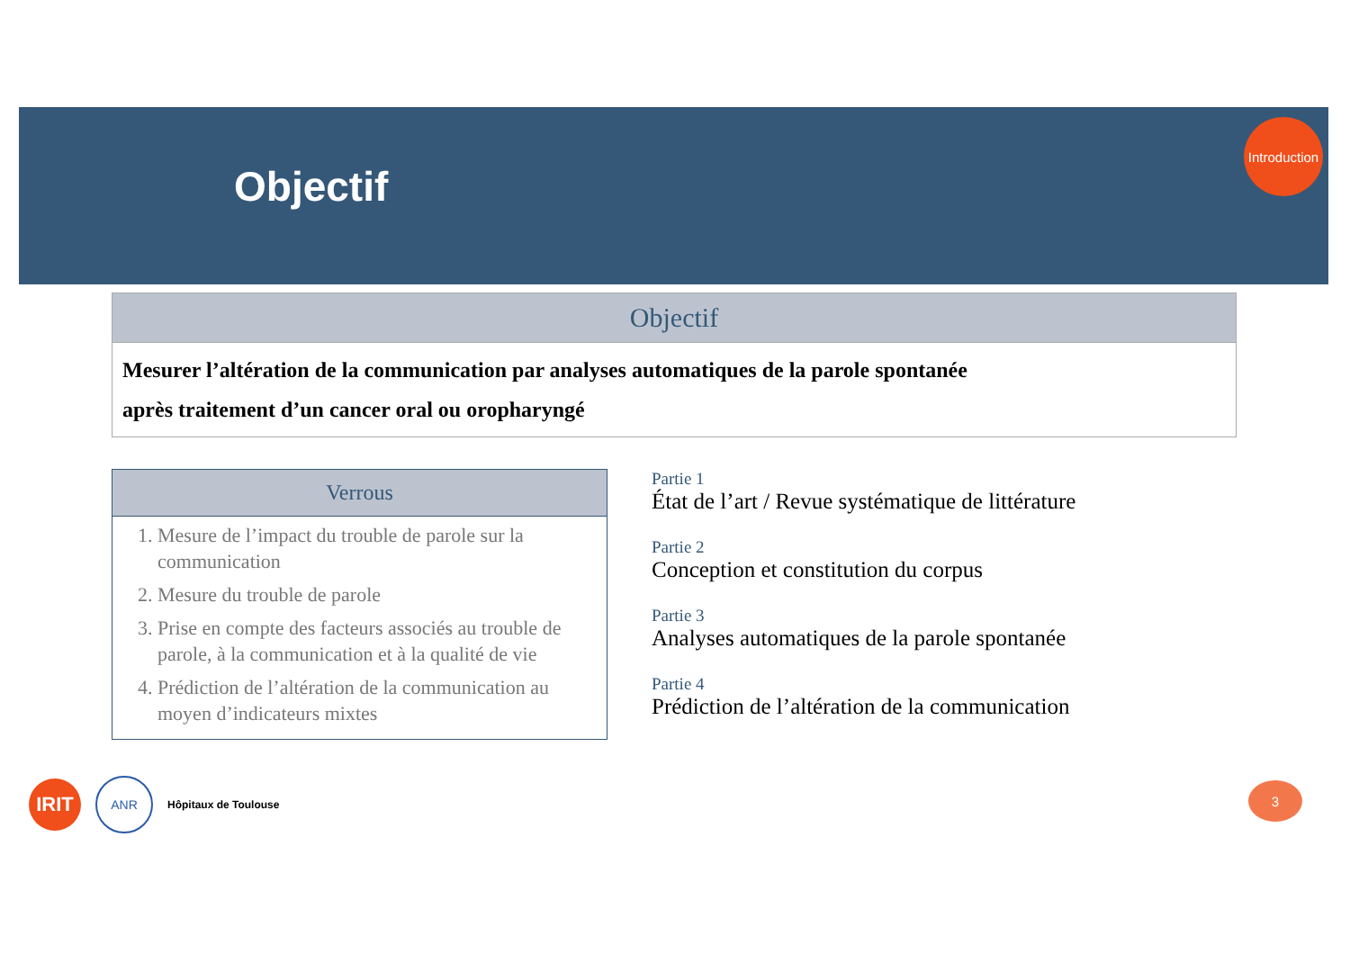Objectif
Introduction
Objectif
Mesurer l’altération de la communication par analyses automatiques de la parole spontanée
après traitement d’un cancer oral ou oropharyngé
Verrous
1. Mesure de l’impact du trouble de parole sur la communication
2. Mesure du trouble de parole
3. Prise en compte des facteurs associés au trouble de parole, à la communication et à la qualité de vie
4. Prédiction de l’altération de la communication au moyen d’indicateurs mixtes
Partie 1
État de l’art / Revue systématique de littérature
Partie 2
Conception et constitution du corpus
Partie 3
Analyses automatiques de la parole spontanée
Partie 4
Prédiction de l’altération de la communication
IRIT
ANR
Hôpitaux de Toulouse
3